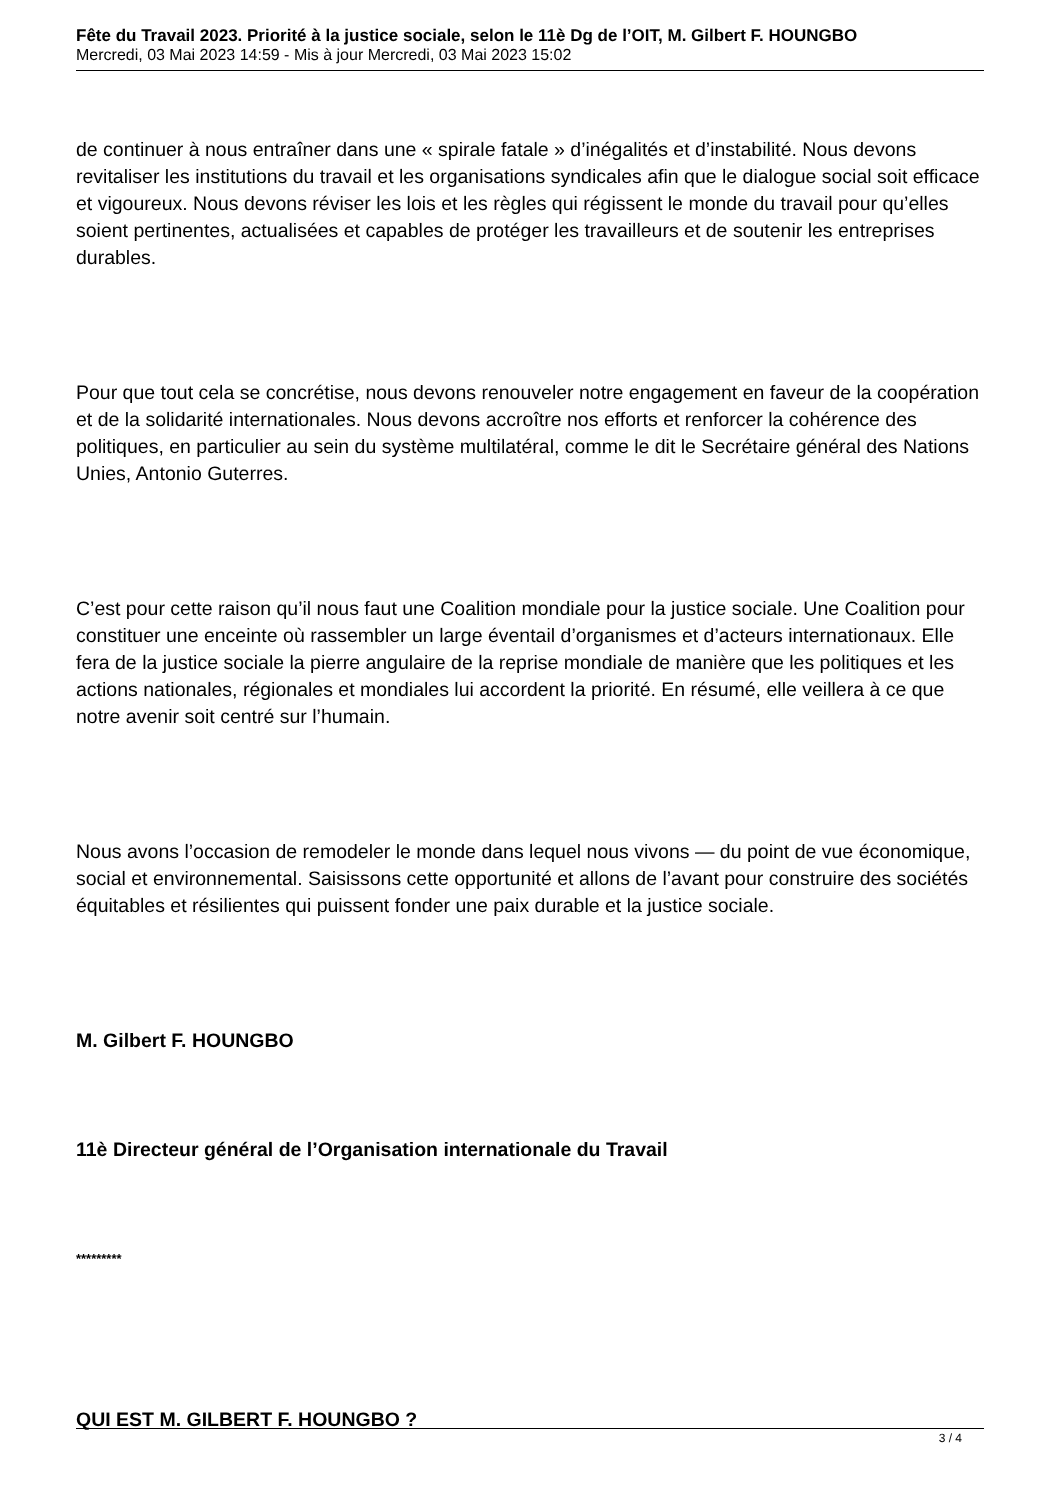Fête du Travail 2023. Priorité à la justice sociale, selon le 11è Dg de l’OIT, M. Gilbert F. HOUNGBO
Mercredi, 03 Mai 2023 14:59 - Mis à jour Mercredi, 03 Mai 2023 15:02
de continuer à nous entraîner dans une « spirale fatale » d’inégalités et d’instabilité. Nous devons revitaliser les institutions du travail et les organisations syndicales afin que le dialogue social soit efficace et vigoureux. Nous devons réviser les lois et les règles qui régissent le monde du travail pour qu’elles soient pertinentes, actualisées et capables de protéger les travailleurs et de soutenir les entreprises durables.
Pour que tout cela se concrétise, nous devons renouveler notre engagement en faveur de la coopération et de la solidarité internationales. Nous devons accroître nos efforts et renforcer la cohérence des politiques, en particulier au sein du système multilatéral, comme le dit le Secrétaire général des Nations Unies, Antonio Guterres.
C’est pour cette raison qu’il nous faut une Coalition mondiale pour la justice sociale. Une Coalition pour constituer une enceinte où rassembler un large éventail d’organismes et d’acteurs internationaux. Elle fera de la justice sociale la pierre angulaire de la reprise mondiale de manière que les politiques et les actions nationales, régionales et mondiales lui accordent la priorité. En résumé, elle veillera à ce que notre avenir soit centré sur l’humain.
Nous avons l’occasion de remodeler le monde dans lequel nous vivons — du point de vue économique, social et environnemental. Saisissons cette opportunité et allons de l’avant pour construire des sociétés équitables et résilientes qui puissent fonder une paix durable et la justice sociale.
M. Gilbert F. HOUNGBO
11è Directeur général de l’Organisation internationale du Travail
*********
QUI EST M. GILBERT F. HOUNGBO ?
3 / 4